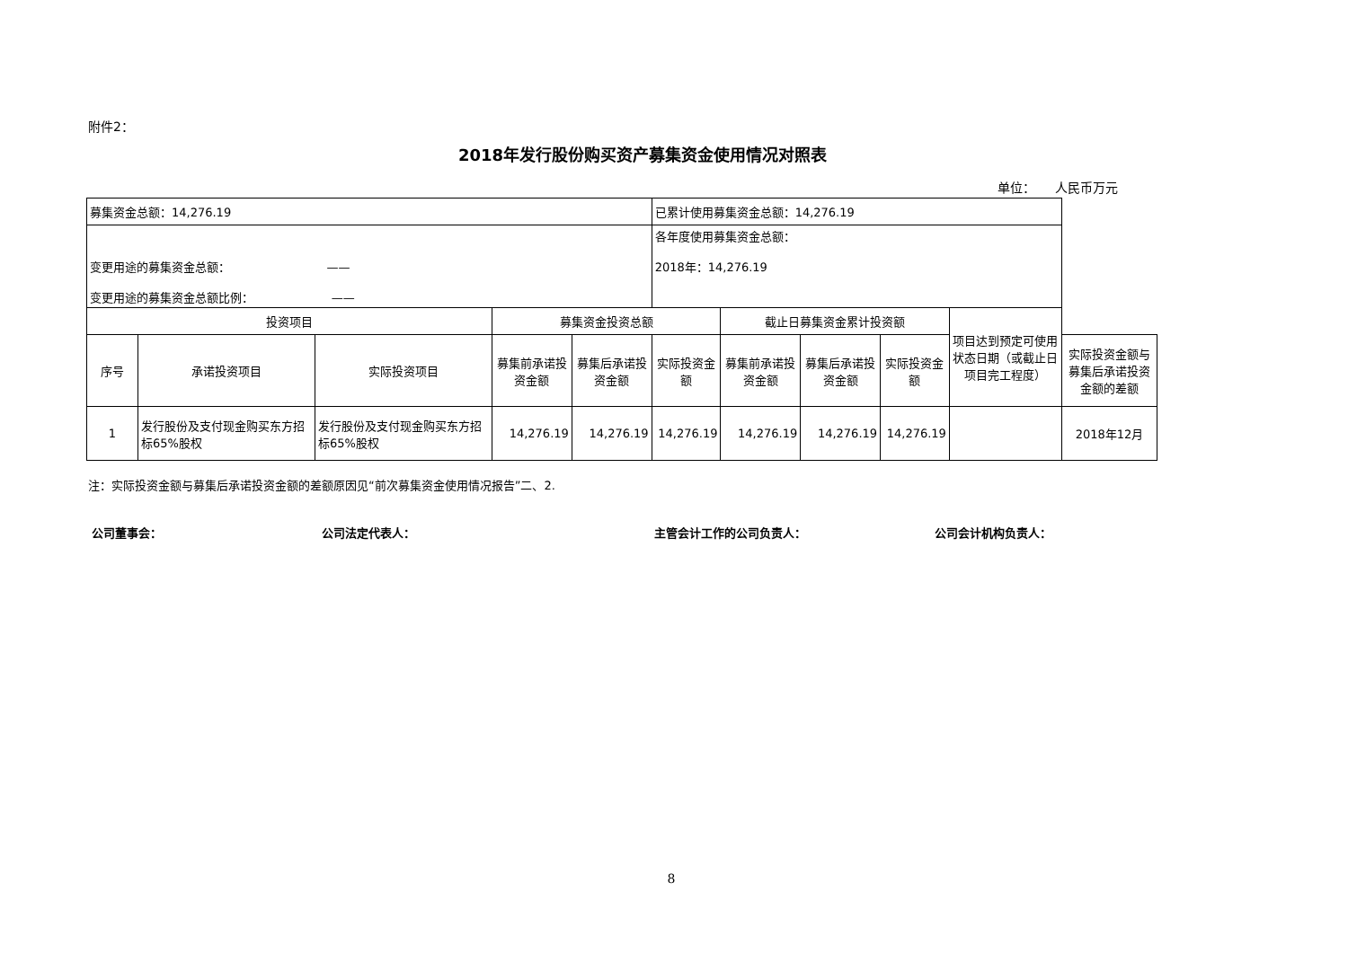附件2：
2018年发行股份购买资产募集资金使用情况对照表
单位： 人民币万元
| 募集资金总额：14,276.19 | | | | | 已累计使用募集资金总额：14,276.19 | | | | | |
| 变更用途的募集资金总额： —— 变更用途的募集资金总额比例： —— | | | | | 各年度使用募集资金总额： 2018年：14,276.19 | | | | | |
| 投资项目 | | | 募集资金投资总额 | | | 截止日募集资金累计投资额 | | | 项目达到预定可使用状态日期（或截止日项目完工程度） | |
| 序号 | 承诺投资项目 | 实际投资项目 | 募集前承诺投资金额 | 募集后承诺投资金额 | 实际投资金额 | 募集前承诺投资金额 | 募集后承诺投资金额 | 实际投资金额 | | 实际投资金额与募集后承诺投资金额的差额 |
| 1 | 发行股份及支付现金购买东方招标65%股权 | 发行股份及支付现金购买东方招标65%股权 | 14,276.19 | 14,276.19 | 14,276.19 | 14,276.19 | 14,276.19 | 14,276.19 | | 2018年12月 |
注：实际投资金额与募集后承诺投资金额的差额原因见“前次募集资金使用情况报告”二、2.
公司董事会： 公司法定代表人： 主管会计工作的公司负责人： 公司会计机构负责人：
8